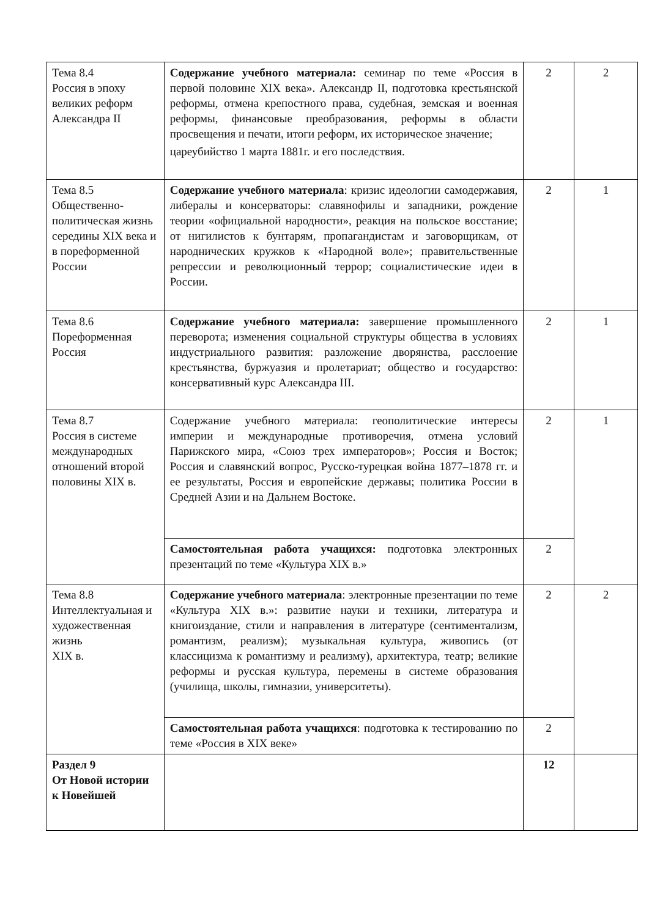| Тема 8.4 Россия в эпоху великих реформ Александра II | Содержание учебного материала: семинар по теме «Россия в первой половине XIX века». Александр II, подготовка крестьянской реформы, отмена крепостного права, судебная, земская и военная реформы, финансовые преобразования, реформы в области просвещения и печати, итоги реформ, их историческое значение; цареубийство 1 марта 1881г. и его последствия. | 2 | 2 |
| Тема 8.5 Общественно-политическая жизнь середины XIX века и в пореформенной России | Содержание учебного материала : кризис идеологии самодержавия, либералы и консерваторы: славянофилы и западники, рождение теории «официальной народности», реакция на польское восстание; от нигилистов к бунтарям, пропагандистам и заговорщикам, от народнических кружков к «Народной воле»; правительственные репрессии и революционный террор; социалистические идеи в России. | 2 | 1 |
| Тема 8.6 Пореформенная Россия | Содержание учебного материала: завершение промышленного переворота; изменения социальной структуры общества в условиях индустриального развития: разложение дворянства, расслоение крестьянства, буржуазия и пролетариат; общество и государство: консервативный курс Александра III. | 2 | 1 |
| Тема 8.7 Россия в системе международных отношений второй половины XIX в. | Содержание учебного материала: геополитические интересы империи и международные противоречия, отмена условий Парижского мира, «Союз трех императоров»; Россия и Восток; Россия и славянский вопрос, Русско-турецкая война 1877–1878 гг. и ее результаты, Россия и европейские державы; политика России в Средней Азии и на Дальнем Востоке. | 2 | 1 |
| | Самостоятельная работа учащихся: подготовка электронных презентаций по теме «Культура XIX в.» | 2 | |
| Тема 8.8 Интеллектуальная и художественная жизнь XIX в. | Содержание учебного материала : электронные презентации по теме «Культура XIX в.»: развитие науки и техники, литература и книгоиздание, стили и направления в литературе (сентиментализм, романтизм, реализм); музыкальная культура, живопись (от классицизма к романтизму и реализму), архитектура, театр; великие реформы и русская культура, перемены в системе образования (училища, школы, гимназии, университеты). | 2 | 2 |
| | Самостоятельная работа учащихся : подготовка к тестированию по теме «Россия в XIX веке» | 2 | |
| Раздел 9 От Новой истории к Новейшей | | 12 | |